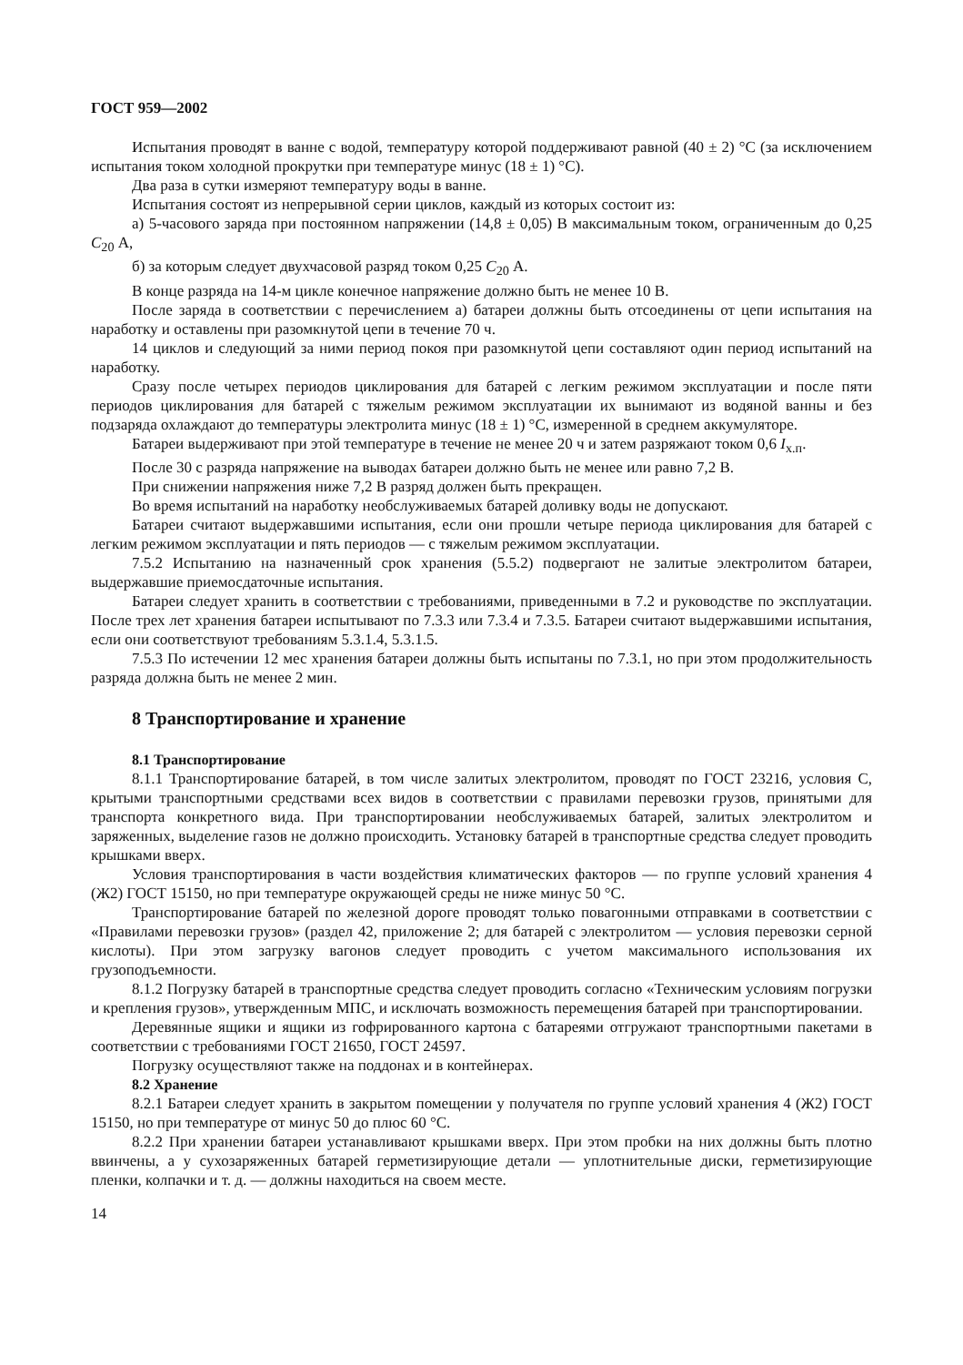ГОСТ 959—2002
Испытания проводят в ванне с водой, температуру которой поддерживают равной (40 ± 2) °С (за исключением испытания током холодной прокрутки при температуре минус (18 ± 1) °С).
Два раза в сутки измеряют температуру воды в ванне.
Испытания состоят из непрерывной серии циклов, каждый из которых состоит из:
а) 5-часового заряда при постоянном напряжении (14,8 ± 0,05) В максимальным током, ограниченным до 0,25 C<sub>20</sub> А,
б) за которым следует двухчасовой разряд током 0,25 C<sub>20</sub> А.
В конце разряда на 14-м цикле конечное напряжение должно быть не менее 10 В.
После заряда в соответствии с перечислением а) батареи должны быть отсоединены от цепи испытания на наработку и оставлены при разомкнутой цепи в течение 70 ч.
14 циклов и следующий за ними период покоя при разомкнутой цепи составляют один период испытаний на наработку.
Сразу после четырех периодов циклирования для батарей с легким режимом эксплуатации и после пяти периодов циклирования для батарей с тяжелым режимом эксплуатации их вынимают из водяной ванны и без подзаряда охлаждают до температуры электролита минус (18 ± 1) °С, измеренной в среднем аккумуляторе.
Батареи выдерживают при этой температуре в течение не менее 20 ч и затем разряжают током 0,6 I<sub>х.п</sub>.
После 30 с разряда напряжение на выводах батареи должно быть не менее или равно 7,2 В.
При снижении напряжения ниже 7,2 В разряд должен быть прекращен.
Во время испытаний на наработку необслуживаемых батарей доливку воды не допускают.
Батареи считают выдержавшими испытания, если они прошли четыре периода циклирования для батарей с легким режимом эксплуатации и пять периодов — с тяжелым режимом эксплуатации.
7.5.2 Испытанию на назначенный срок хранения (5.5.2) подвергают не залитые электролитом батареи, выдержавшие приемосдаточные испытания.
Батареи следует хранить в соответствии с требованиями, приведенными в 7.2 и руководстве по эксплуатации. После трех лет хранения батареи испытывают по 7.3.3 или 7.3.4 и 7.3.5. Батареи считают выдержавшими испытания, если они соответствуют требованиям 5.3.1.4, 5.3.1.5.
7.5.3 По истечении 12 мес хранения батареи должны быть испытаны по 7.3.1, но при этом продолжительность разряда должна быть не менее 2 мин.
8 Транспортирование и хранение
8.1 Транспортирование
8.1.1 Транспортирование батарей, в том числе залитых электролитом, проводят по ГОСТ 23216, условия С, крытыми транспортными средствами всех видов в соответствии с правилами перевозки грузов, принятыми для транспорта конкретного вида. При транспортировании необслуживаемых батарей, залитых электролитом и заряженных, выделение газов не должно происходить. Установку батарей в транспортные средства следует проводить крышками вверх.
Условия транспортирования в части воздействия климатических факторов — по группе условий хранения 4 (Ж2) ГОСТ 15150, но при температуре окружающей среды не ниже минус 50 °С.
Транспортирование батарей по железной дороге проводят только повагонными отправками в соответствии с «Правилами перевозки грузов» (раздел 42, приложение 2; для батарей с электролитом — условия перевозки серной кислоты). При этом загрузку вагонов следует проводить с учетом максимального использования их грузоподъемности.
8.1.2 Погрузку батарей в транспортные средства следует проводить согласно «Техническим условиям погрузки и крепления грузов», утвержденным МПС, и исключать возможность перемещения батарей при транспортировании.
Деревянные ящики и ящики из гофрированного картона с батареями отгружают транспортными пакетами в соответствии с требованиями ГОСТ 21650, ГОСТ 24597.
Погрузку осуществляют также на поддонах и в контейнерах.
8.2 Хранение
8.2.1 Батареи следует хранить в закрытом помещении у получателя по группе условий хранения 4 (Ж2) ГОСТ 15150, но при температуре от минус 50 до плюс 60 °С.
8.2.2 При хранении батареи устанавливают крышками вверх. При этом пробки на них должны быть плотно ввинчены, а у сухозаряженных батарей герметизирующие детали — уплотнительные диски, герметизирующие пленки, колпачки и т. д. — должны находиться на своем месте.
14